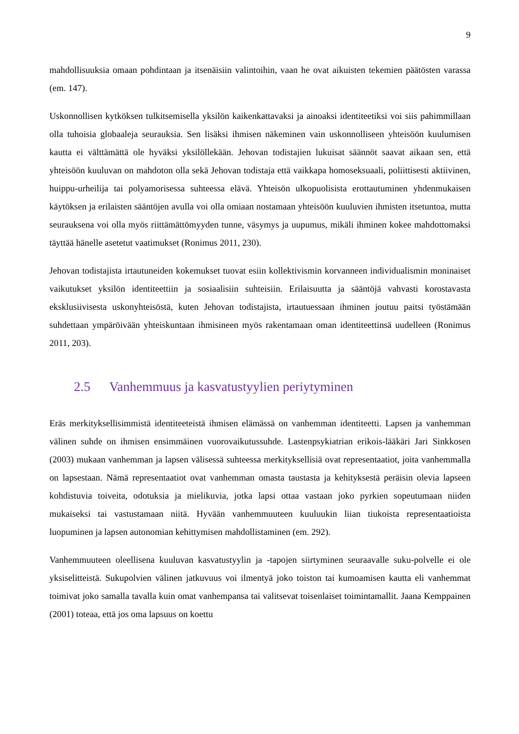9
mahdollisuuksia omaan pohdintaan ja itsenäisiin valintoihin, vaan he ovat aikuisten tekemien päätösten varassa (em. 147).
Uskonnollisen kytköksen tulkitsemisella yksilön kaikenkattavaksi ja ainoaksi identiteetiksi voi siis pahimmillaan olla tuhoisia globaaleja seurauksia. Sen lisäksi ihmisen näkeminen vain uskonnolliseen yhteisöön kuulumisen kautta ei välttämättä ole hyväksi yksilöllekään. Jehovan todistajien lukuisat säännöt saavat aikaan sen, että yhteisöön kuuluvan on mahdoton olla sekä Jehovan todistaja että vaikkapa homoseksuaali, poliittisesti aktiivinen, huippu-urheilija tai polyamorisessa suhteessa elävä. Yhteisön ulkopuolisista erottautuminen yhdenmukaisen käytöksen ja erilaisten sääntöjen avulla voi olla omiaan nostamaan yhteisöön kuuluvien ihmisten itsetuntoa, mutta seurauksena voi olla myös riittämättömyyden tunne, väsymys ja uupumus, mikäli ihminen kokee mahdottomaksi täyttää hänelle asetetut vaatimukset (Ronimus 2011, 230).
Jehovan todistajista irtautuneiden kokemukset tuovat esiin kollektivismin korvanneen individualismin moninaiset vaikutukset yksilön identiteettiin ja sosiaalisiin suhteisiin. Erilaisuutta ja sääntöjä vahvasti korostavasta eksklusiivisesta uskonyhteisöstä, kuten Jehovan todistajista, irtautuessaan ihminen joutuu paitsi työstämään suhdettaan ympäröivään yhteiskuntaan ihmisineen myös rakentamaan oman identiteettinsä uudelleen (Ronimus 2011, 203).
2.5 Vanhemmuus ja kasvatustyylien periytyminen
Eräs merkityksellisimmistä identiteeteistä ihmisen elämässä on vanhemman identiteetti. Lapsen ja vanhemman välinen suhde on ihmisen ensimmäinen vuorovaikutussuhde. Lastenpsykiatrian erikois-lääkäri Jari Sinkkosen (2003) mukaan vanhemman ja lapsen välisessä suhteessa merkityksellisiä ovat representaatiot, joita vanhemmalla on lapsestaan. Nämä representaatiot ovat vanhemman omasta taustasta ja kehityksestä peräisin olevia lapseen kohdistuvia toiveita, odotuksia ja mielikuvia, jotka lapsi ottaa vastaan joko pyrkien sopeutumaan niiden mukaiseksi tai vastustamaan niitä. Hyvään vanhemmuuteen kuuluukin liian tiukoista representaatioista luopuminen ja lapsen autonomian kehittymisen mahdollistaminen (em. 292).
Vanhemmuuteen oleellisena kuuluvan kasvatustyylin ja -tapojen siirtyminen seuraavalle suku-polvelle ei ole yksiselitteistä. Sukupolvien välinen jatkuvuus voi ilmentyä joko toiston tai kumoamisen kautta eli vanhemmat toimivat joko samalla tavalla kuin omat vanhempansa tai valitsevat toisenlaiset toimintamallit. Jaana Kemppainen (2001) toteaa, että jos oma lapsuus on koettu